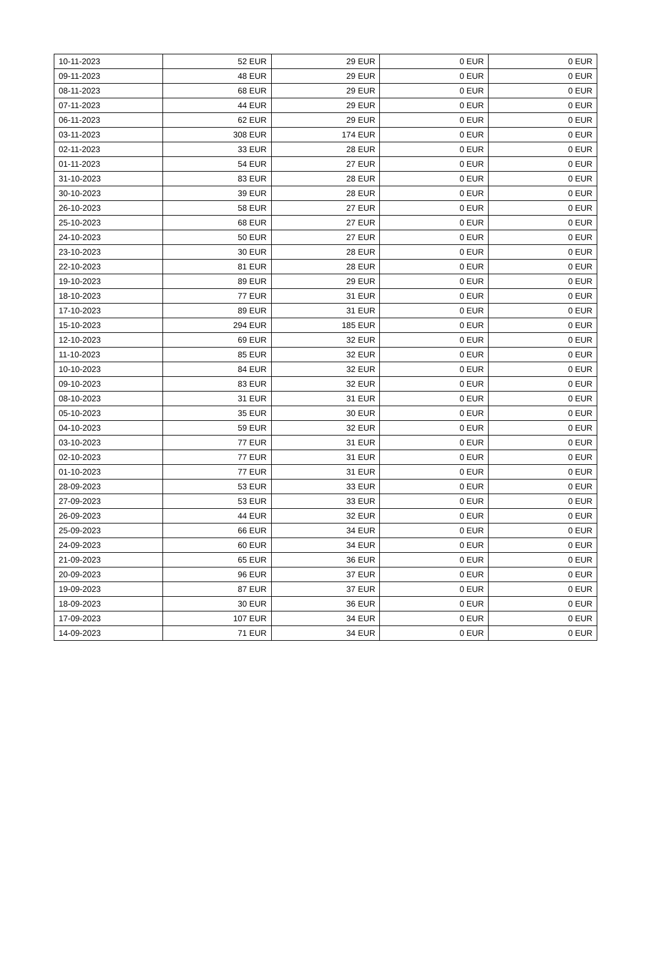| 10-11-2023 | 52 EUR | 29 EUR | 0 EUR | 0 EUR |
| 09-11-2023 | 48 EUR | 29 EUR | 0 EUR | 0 EUR |
| 08-11-2023 | 68 EUR | 29 EUR | 0 EUR | 0 EUR |
| 07-11-2023 | 44 EUR | 29 EUR | 0 EUR | 0 EUR |
| 06-11-2023 | 62 EUR | 29 EUR | 0 EUR | 0 EUR |
| 03-11-2023 | 308 EUR | 174 EUR | 0 EUR | 0 EUR |
| 02-11-2023 | 33 EUR | 28 EUR | 0 EUR | 0 EUR |
| 01-11-2023 | 54 EUR | 27 EUR | 0 EUR | 0 EUR |
| 31-10-2023 | 83 EUR | 28 EUR | 0 EUR | 0 EUR |
| 30-10-2023 | 39 EUR | 28 EUR | 0 EUR | 0 EUR |
| 26-10-2023 | 58 EUR | 27 EUR | 0 EUR | 0 EUR |
| 25-10-2023 | 68 EUR | 27 EUR | 0 EUR | 0 EUR |
| 24-10-2023 | 50 EUR | 27 EUR | 0 EUR | 0 EUR |
| 23-10-2023 | 30 EUR | 28 EUR | 0 EUR | 0 EUR |
| 22-10-2023 | 81 EUR | 28 EUR | 0 EUR | 0 EUR |
| 19-10-2023 | 89 EUR | 29 EUR | 0 EUR | 0 EUR |
| 18-10-2023 | 77 EUR | 31 EUR | 0 EUR | 0 EUR |
| 17-10-2023 | 89 EUR | 31 EUR | 0 EUR | 0 EUR |
| 15-10-2023 | 294 EUR | 185 EUR | 0 EUR | 0 EUR |
| 12-10-2023 | 69 EUR | 32 EUR | 0 EUR | 0 EUR |
| 11-10-2023 | 85 EUR | 32 EUR | 0 EUR | 0 EUR |
| 10-10-2023 | 84 EUR | 32 EUR | 0 EUR | 0 EUR |
| 09-10-2023 | 83 EUR | 32 EUR | 0 EUR | 0 EUR |
| 08-10-2023 | 31 EUR | 31 EUR | 0 EUR | 0 EUR |
| 05-10-2023 | 35 EUR | 30 EUR | 0 EUR | 0 EUR |
| 04-10-2023 | 59 EUR | 32 EUR | 0 EUR | 0 EUR |
| 03-10-2023 | 77 EUR | 31 EUR | 0 EUR | 0 EUR |
| 02-10-2023 | 77 EUR | 31 EUR | 0 EUR | 0 EUR |
| 01-10-2023 | 77 EUR | 31 EUR | 0 EUR | 0 EUR |
| 28-09-2023 | 53 EUR | 33 EUR | 0 EUR | 0 EUR |
| 27-09-2023 | 53 EUR | 33 EUR | 0 EUR | 0 EUR |
| 26-09-2023 | 44 EUR | 32 EUR | 0 EUR | 0 EUR |
| 25-09-2023 | 66 EUR | 34 EUR | 0 EUR | 0 EUR |
| 24-09-2023 | 60 EUR | 34 EUR | 0 EUR | 0 EUR |
| 21-09-2023 | 65 EUR | 36 EUR | 0 EUR | 0 EUR |
| 20-09-2023 | 96 EUR | 37 EUR | 0 EUR | 0 EUR |
| 19-09-2023 | 87 EUR | 37 EUR | 0 EUR | 0 EUR |
| 18-09-2023 | 30 EUR | 36 EUR | 0 EUR | 0 EUR |
| 17-09-2023 | 107 EUR | 34 EUR | 0 EUR | 0 EUR |
| 14-09-2023 | 71 EUR | 34 EUR | 0 EUR | 0 EUR |